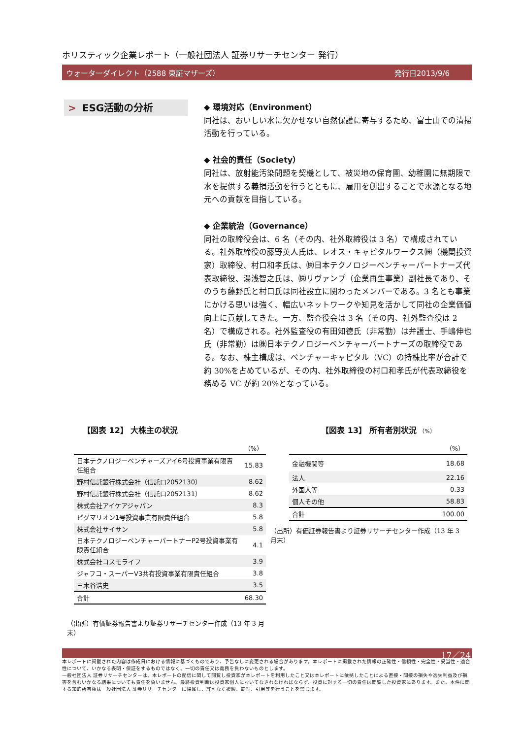ホリスティック企業レポート（一般社団法人 証券リサーチセンター 発行）
ウォーターダイレクト（2588 東証マザーズ） 発行日2013/9/6
> ESG活動の分析
◆ 環境対応（Environment）
同社は、おいしい水に欠かせない自然保護に寄与するため、富士山での清掃活動を行っている。
◆ 社会的責任（Society）
同社は、放射能汚染問題を契機として、被災地の保育園、幼稚園に無期限で水を提供する義捐活動を行うとともに、雇用を創出することで水源となる地元への貢献を目指している。
◆ 企業統治（Governance）
同社の取締役会は、6 名（その内、社外取締役は 3 名）で構成されている。社外取締役の藤野英人氏は、レオス・キャピタルワークス㈱（機関投資家）取締役、村口和孝氏は、㈱日本テクノロジーベンチャーパートナーズ代表取締役、湯浅智之氏は、㈱リヴァンプ（企業再生事業）副社長であり、そのうち藤野氏と村口氏は同社設立に関わったメンバーである。3 名とも事業にかける思いは強く、幅広いネットワークや知見を活かして同社の企業価値向上に貢献してきた。一方、監査役会は 3 名（その内、社外監査役は 2 名）で構成される。社外監査役の有田知德氏（非常勤）は弁護士、手嶋伸也氏（非常勤）は㈱日本テクノロジーベンチャーパートナーズの取締役である。なお、株主構成は、ベンチャーキャピタル（VC）の持株比率が合計で約 30%を占めているが、その内、社外取締役の村口和孝氏が代表取締役を務める VC が約 20%となっている。
【図表 12】 大株主の状況
| （%） | |
| 日本テクノロジーベンチャーズアイ6号投資事業有限責任組合 | 15.83 |
| 野村信託銀行株式会社（信託口2052130） | 8.62 |
| 野村信託銀行株式会社（信託口2052131） | 8.62 |
| 株式会社アイケアジャパン | 8.3 |
| ピグマリオン1号投資事業有限責任組合 | 5.8 |
| 株式会社サイサン | 5.8 |
| 日本テクノロジーベンチャーパートナーP2号投資事業有限責任組合 | 4.1 |
| 株式会社コスモライフ | 3.9 |
| ジャフコ・スーパーV3共有投資事業有限責任組合 | 3.8 |
| 三木谷浩史 | 3.5 |
| 合計 | 68.30 |
（出所）有価証券報告書より証券リサーチセンター作成（13 年 3 月末）
【図表 13】 所有者別状況 （%）
| （%） | |
| 金融機関等 | 18.68 |
| 法人 | 22.16 |
| 外国人等 | 0.33 |
| 個人その他 | 58.83 |
| 合計 | 100.00 |
（出所）有価証券報告書より証券リサーチセンター作成（13 年 3 月末）
17／24
本レポートに掲載された内容は作成日における情報に基づくものであり、予告なしに変更される場合があります。本レポートに掲載された情報の正確性・信頼性・完全性・妥当性・適合性について、いかなる表明・保証をするものではなく、一切の責任又は義務を負わないものとします。
一般社団法人 証券リサーチセンターは、本レポートの配信に関して閲覧し投資家が本レポートを利用したこと又は本レポートに依拠したことによる直接・間接の損失や逸失利益及び損害を含むいかなる結果についても責任を負いません。最終投資判断は投資家個人においてなされなければならず、投資に対する一切の責任は閲覧した投資家にあります。また、本件に関する知的所有権は一般社団法人 証券リサーチセンターに帰属し、許可なく複製、転写、引用等を行うことを禁じます。